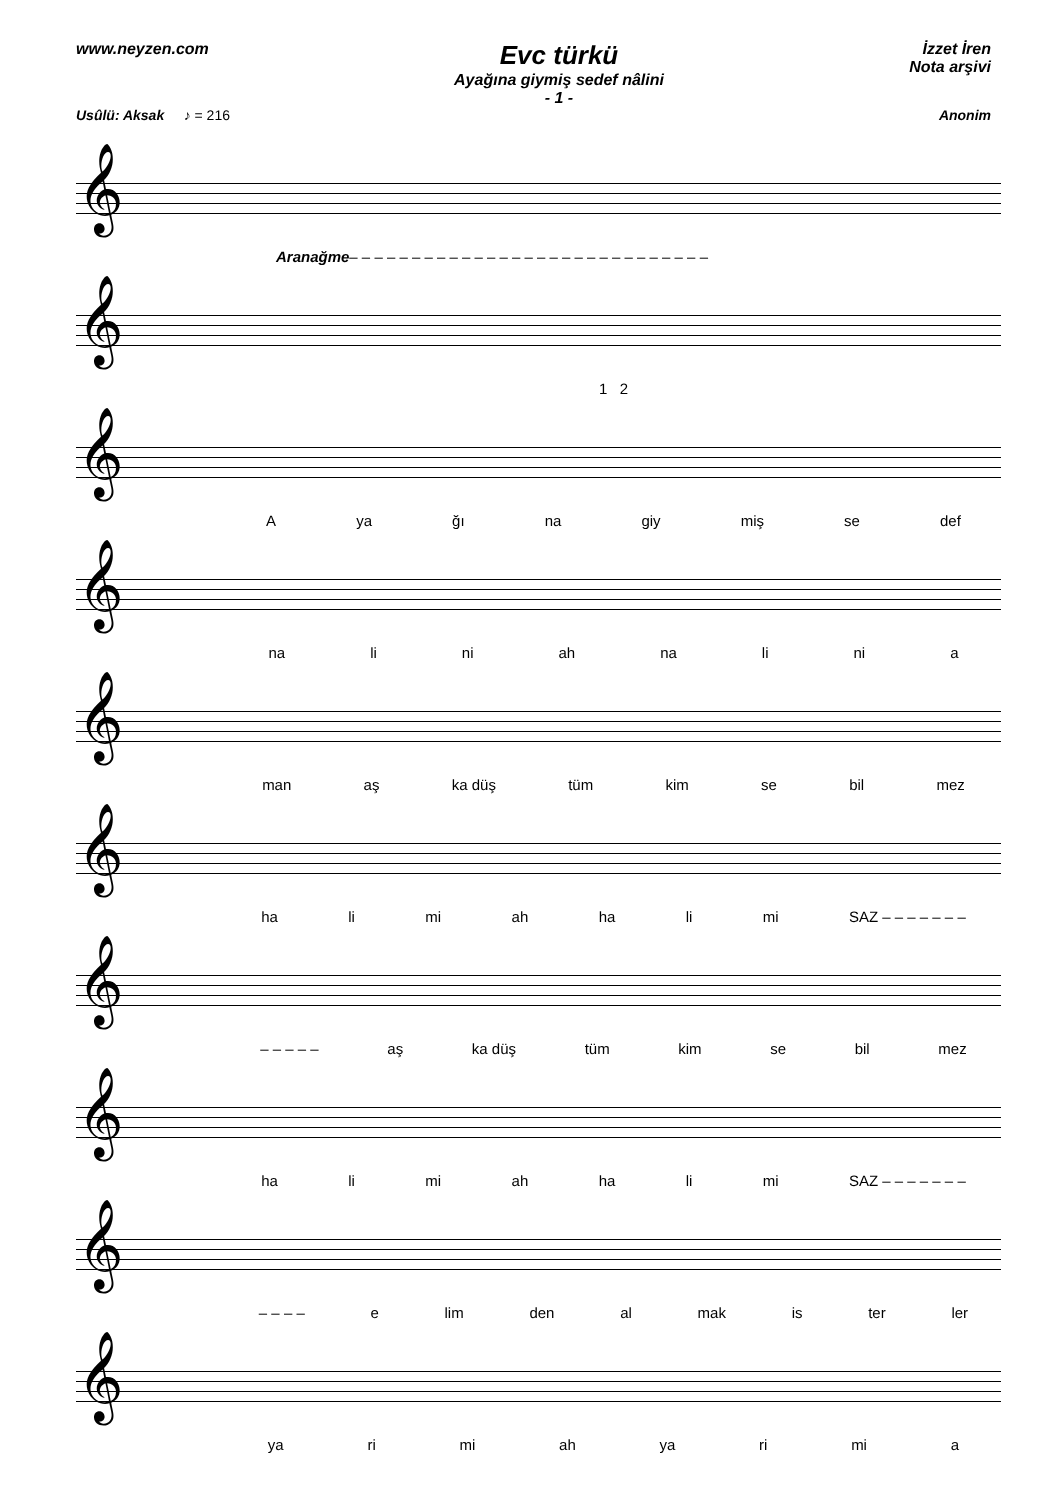www.neyzen.com
Evc türkü
Ayağına giymiş sedef nâlini
- 1 -
İzzet İren
Nota arşivi
Usûlü: Aksak ♪ = 216 Anonim
𝄞
Aranağme – – – – – – – – – – – – – – – – – – – – – – – – – – – – –
𝄞
1 2
𝄞
Aya ğı na giy miş se def
𝄞
na li ni ah na li ni a
𝄞
man aş ka düş tüm kim se bil mez
𝄞
ha li mi ah ha li mi SAZ – – – – – – –
𝄞
– – – – – aş ka düş tüm kim se bil mez
𝄞
ha li mi ah ha li mi SAZ – – – – – – –
𝄞
– – – – e lim den al mak is ter ler
𝄞
ya ri mi ah ya ri mi a